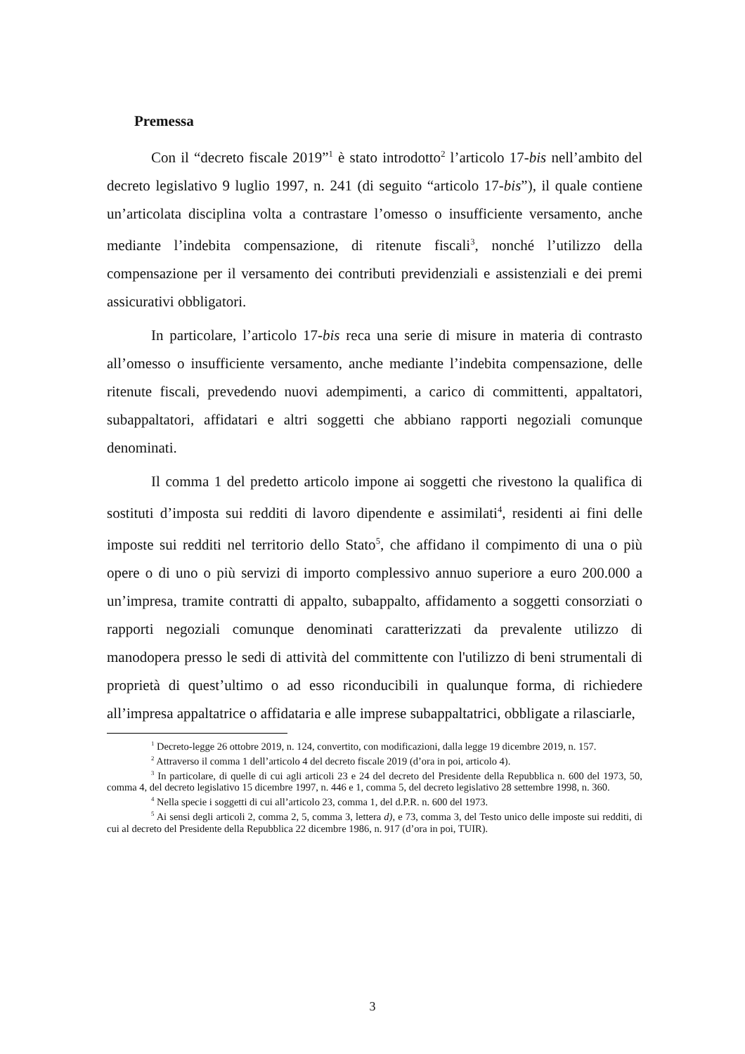Premessa
Con il “decreto fiscale 2019”<sup>1</sup> è stato introdotto<sup>2</sup> l’articolo 17-bis nell’ambito del decreto legislativo 9 luglio 1997, n. 241 (di seguito “articolo 17-bis”), il quale contiene un’articolata disciplina volta a contrastare l’omesso o insufficiente versamento, anche mediante l’indebita compensazione, di ritenute fiscali<sup>3</sup>, nonché l’utilizzo della compensazione per il versamento dei contributi previdenziali e assistenziali e dei premi assicurativi obbligatori.
In particolare, l’articolo 17-bis reca una serie di misure in materia di contrasto all’omesso o insufficiente versamento, anche mediante l’indebita compensazione, delle ritenute fiscali, prevedendo nuovi adempimenti, a carico di committenti, appaltatori, subappaltatori, affidatari e altri soggetti che abbiano rapporti negoziali comunque denominati.
Il comma 1 del predetto articolo impone ai soggetti che rivestono la qualifica di sostituti d’imposta sui redditi di lavoro dipendente e assimilati<sup>4</sup>, residenti ai fini delle imposte sui redditi nel territorio dello Stato<sup>5</sup>, che affidano il compimento di una o più opere o di uno o più servizi di importo complessivo annuo superiore a euro 200.000 a un’impresa, tramite contratti di appalto, subappalto, affidamento a soggetti consorziati o rapporti negoziali comunque denominati caratterizzati da prevalente utilizzo di manodopera presso le sedi di attività del committente con l'utilizzo di beni strumentali di proprietà di quest’ultimo o ad esso riconducibili in qualunque forma, di richiedere all’impresa appaltatrice o affidataria e alle imprese subappaltatrici, obbligate a rilasciarle,
<sup>1</sup> Decreto-legge 26 ottobre 2019, n. 124, convertito, con modificazioni, dalla legge 19 dicembre 2019, n. 157.
<sup>2</sup> Attraverso il comma 1 dell’articolo 4 del decreto fiscale 2019 (d’ora in poi, articolo 4).
<sup>3</sup> In particolare, di quelle di cui agli articoli 23 e 24 del decreto del Presidente della Repubblica n. 600 del 1973, 50, comma 4, del decreto legislativo 15 dicembre 1997, n. 446 e 1, comma 5, del decreto legislativo 28 settembre 1998, n. 360.
<sup>4</sup> Nella specie i soggetti di cui all’articolo 23, comma 1, del d.P.R. n. 600 del 1973.
<sup>5</sup> Ai sensi degli articoli 2, comma 2, 5, comma 3, lettera d), e 73, comma 3, del Testo unico delle imposte sui redditi, di cui al decreto del Presidente della Repubblica 22 dicembre 1986, n. 917 (d’ora in poi, TUIR).
3